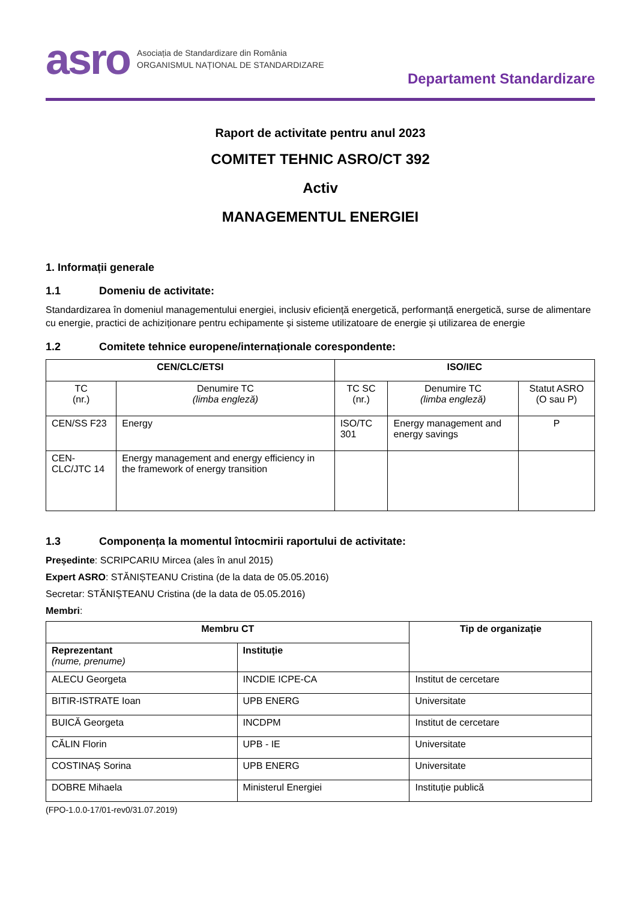asro Asociația de Standardizare din România
ORGANISMUL NAȚIONAL DE STANDARDIZARE
Departament Standardizare
Raport de activitate pentru anul 2023
COMITET TEHNIC ASRO/CT 392
Activ
MANAGEMENTUL ENERGIEI
1. Informații generale
1.1 Domeniu de activitate:
Standardizarea în domeniul managementului energiei, inclusiv eficiență energetică, performanță energetică, surse de alimentare cu energie, practici de achiziționare pentru echipamente și sisteme utilizatoare de energie și utilizarea de energie
1.2 Comitete tehnice europene/internaționale corespondente:
| CEN/CLC/ETSI | | ISO/IEC | | |
| --- | --- | --- | --- | --- |
| TC (nr.) | Denumire TC (limba engleză) | TC SC (nr.) | Denumire TC (limba engleză) | Statut ASRO (O sau P) |
| CEN/SS F23 | Energy | ISO/TC 301 | Energy management and energy savings | P |
| CEN-CLC/JTC 14 | Energy management and energy efficiency in the framework of energy transition | | | |
1.3 Componența la momentul întocmirii raportului de activitate:
Președinte: SCRIPCARIU Mircea (ales în anul 2015)
Expert ASRO: STĂNIȘTEANU Cristina (de la data de 05.05.2016)
Secretar: STĂNIȘTEANU Cristina (de la data de 05.05.2016)
Membri:
| Membru CT | | Tip de organizație |
| --- | --- | --- |
| Reprezentant (nume, prenume) | Instituție | |
| ALECU Georgeta | INCDIE ICPE-CA | Institut de cercetare |
| BITIR-ISTRATE Ioan | UPB ENERG | Universitate |
| BUICĂ Georgeta | INCDPM | Institut de cercetare |
| CĂLIN Florin | UPB - IE | Universitate |
| COSTINAȘ Sorina | UPB ENERG | Universitate |
| DOBRE Mihaela | Ministerul Energiei | Instituție publică |
(FPO-1.0.0-17/01-rev0/31.07.2019)